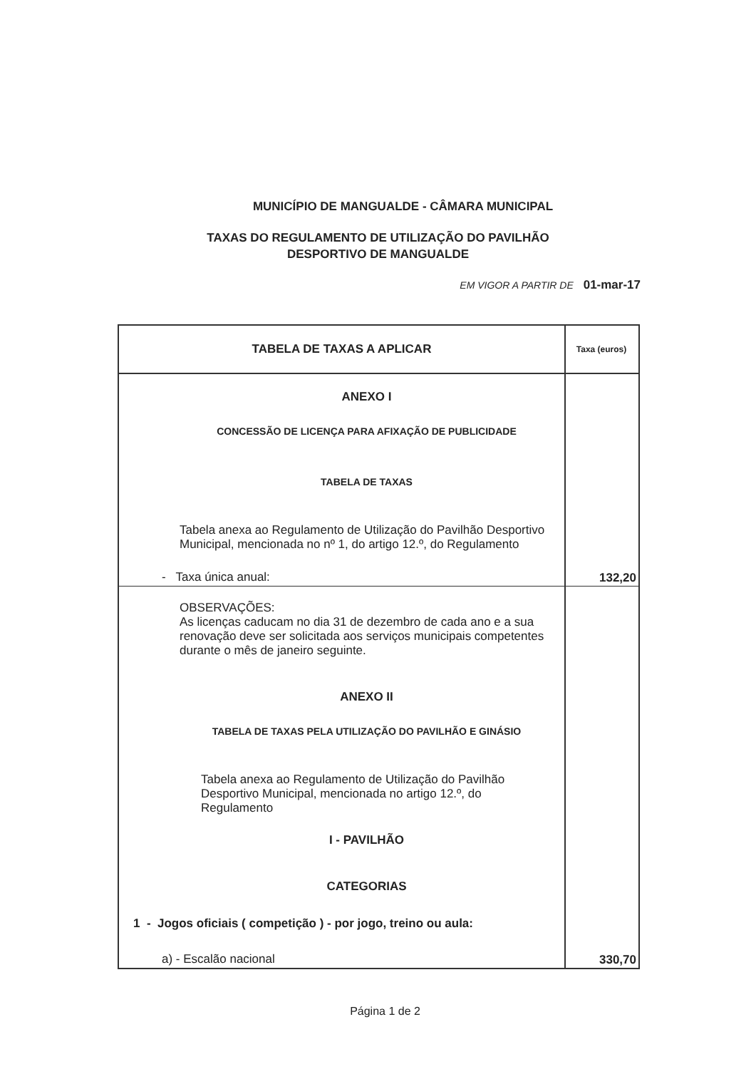MUNICÍPIO DE MANGUALDE - CÂMARA MUNICIPAL
TAXAS DO REGULAMENTO DE UTILIZAÇÃO DO PAVILHÃO
DESPORTIVO DE MANGUALDE
EM VIGOR A PARTIR DE 01-mar-17
| TABELA DE TAXAS A APLICAR | Taxa (euros) |
| --- | --- |
| ANEXO I CONCESSÃO DE LICENÇA PARA AFIXAÇÃO DE PUBLICIDADE TABELA DE TAXAS Tabela anexa ao Regulamento de Utilização do Pavilhão Desportivo Municipal, mencionada no nº 1, do artigo 12.º, do Regulamento - Taxa única anual: | 132,20 |
| OBSERVAÇÕES: As licenças caducam no dia 31 de dezembro de cada ano e a sua renovação deve ser solicitada aos serviços municipais competentes durante o mês de janeiro seguinte. ANEXO II TABELA DE TAXAS PELA UTILIZAÇÃO DO PAVILHÃO E GINÁSIO Tabela anexa ao Regulamento de Utilização do Pavilhão Desportivo Municipal, mencionada no artigo 12.º, do Regulamento I - PAVILHÃO CATEGORIAS 1 - Jogos oficiais ( competição ) - por jogo, treino ou aula: a) - Escalão nacional | 330,70 |
Página 1 de 2